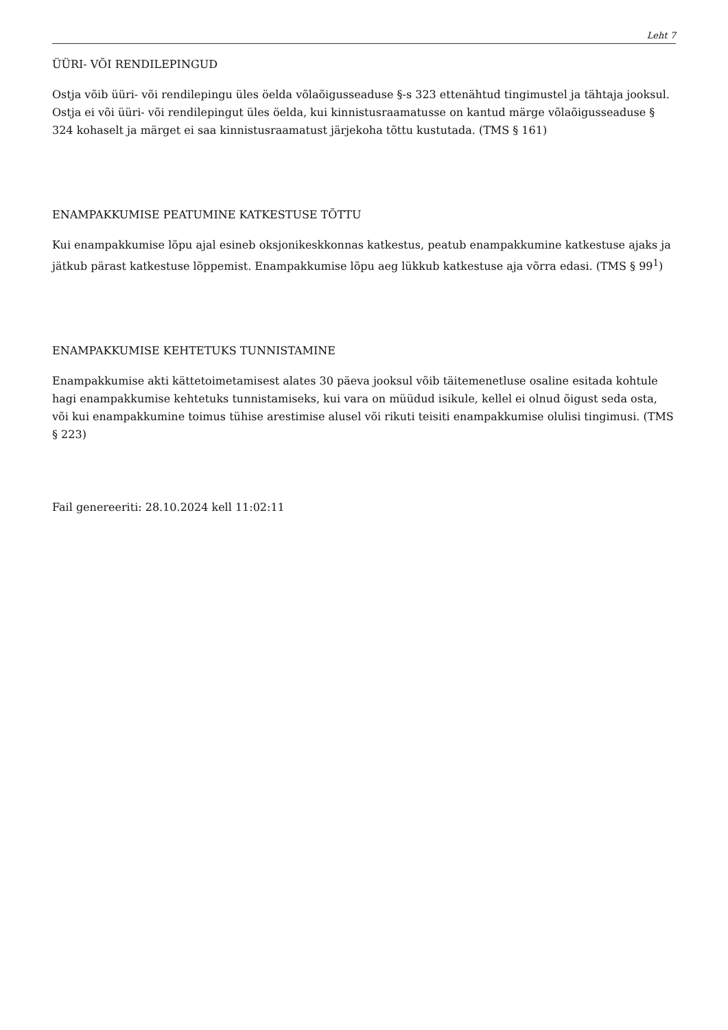Leht 7
ÜÜRI- VÕI RENDILEPINGUD
Ostja võib üüri- või rendilepingu üles öelda võlaõigusseaduse §-s 323 ettenähtud tingimustel ja tähtaja jooksul. Ostja ei või üüri- või rendilepingut üles öelda, kui kinnistusraamatusse on kantud märge võlaõigusseaduse § 324 kohaselt ja märget ei saa kinnistusraamatust järjekoha tõttu kustutada. (TMS § 161)
ENAMPAKKUMISE PEATUMINE KATKESTUSE TÕTTU
Kui enampakkumise lõpu ajal esineb oksjonikeskkonnas katkestus, peatub enampakkumine katkestuse ajaks ja jätkub pärast katkestuse lõppemist. Enampakkumise lõpu aeg lükkub katkestuse aja võrra edasi. (TMS § 99<sup>1</sup>)
ENAMPAKKUMISE KEHTETUKS TUNNISTAMINE
Enampakkumise akti kättetoimetamisest alates 30 päeva jooksul võib täitemenetluse osaline esitada kohtule hagi enampakkumise kehtetuks tunnistamiseks, kui vara on müüdud isikule, kellel ei olnud õigust seda osta, või kui enampakkumine toimus tühise arestimise alusel või rikuti teisiti enampakkumise olulisi tingimusi. (TMS § 223)
Fail genereeriti: 28.10.2024 kell 11:02:11